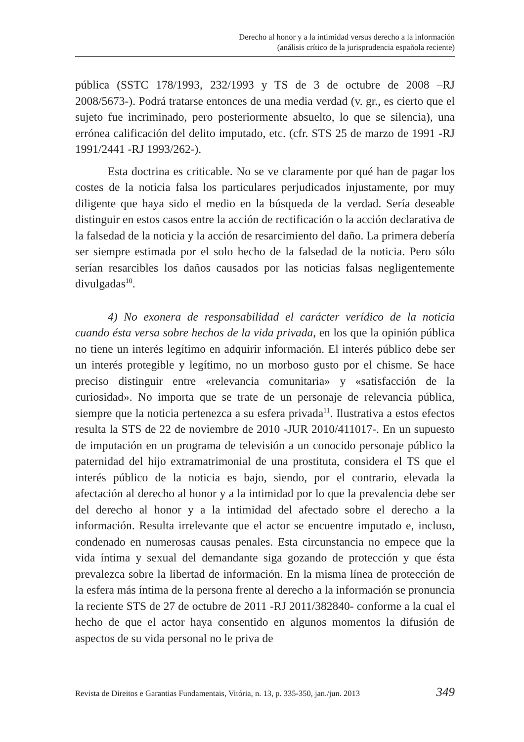Derecho al honor y a la intimidad versus derecho a la información
(análisis crítico de la jurisprudencia española reciente)
pública (SSTC 178/1993, 232/1993 y TS de 3 de octubre de 2008 –RJ 2008/5673-). Podrá tratarse entonces de una media verdad (v. gr., es cierto que el sujeto fue incriminado, pero posteriormente absuelto, lo que se silencia), una errónea calificación del delito imputado, etc. (cfr. STS 25 de marzo de 1991 -RJ 1991/2441 -RJ 1993/262-).
Esta doctrina es criticable. No se ve claramente por qué han de pagar los costes de la noticia falsa los particulares perjudicados injustamente, por muy diligente que haya sido el medio en la búsqueda de la verdad. Sería deseable distinguir en estos casos entre la acción de rectificación o la acción declarativa de la falsedad de la noticia y la acción de resarcimiento del daño. La primera debería ser siempre estimada por el solo hecho de la falsedad de la noticia. Pero sólo serían resarcibles los daños causados por las noticias falsas negligentemente divulgadas<sup>10</sup>.
4) No exonera de responsabilidad el carácter verídico de la noticia cuando ésta versa sobre hechos de la vida privada, en los que la opinión pública no tiene un interés legítimo en adquirir información. El interés público debe ser un interés protegible y legítimo, no un morboso gusto por el chisme. Se hace preciso distinguir entre «relevancia comunitaria» y «satisfacción de la curiosidad». No importa que se trate de un personaje de relevancia pública, siempre que la noticia pertenezca a su esfera privada<sup>11</sup>. Ilustrativa a estos efectos resulta la STS de 22 de noviembre de 2010 -JUR 2010/411017-. En un supuesto de imputación en un programa de televisión a un conocido personaje público la paternidad del hijo extramatrimonial de una prostituta, considera el TS que el interés público de la noticia es bajo, siendo, por el contrario, elevada la afectación al derecho al honor y a la intimidad por lo que la prevalencia debe ser del derecho al honor y a la intimidad del afectado sobre el derecho a la información. Resulta irrelevante que el actor se encuentre imputado e, incluso, condenado en numerosas causas penales. Esta circunstancia no empece que la vida íntima y sexual del demandante siga gozando de protección y que ésta prevalezca sobre la libertad de información. En la misma línea de protección de la esfera más íntima de la persona frente al derecho a la información se pronuncia la reciente STS de 27 de octubre de 2011 -RJ 2011/382840- conforme a la cual el hecho de que el actor haya consentido en algunos momentos la difusión de aspectos de su vida personal no le priva de
Revista de Direitos e Garantias Fundamentais, Vitória, n. 13, p. 335-350, jan./jun. 2013 349